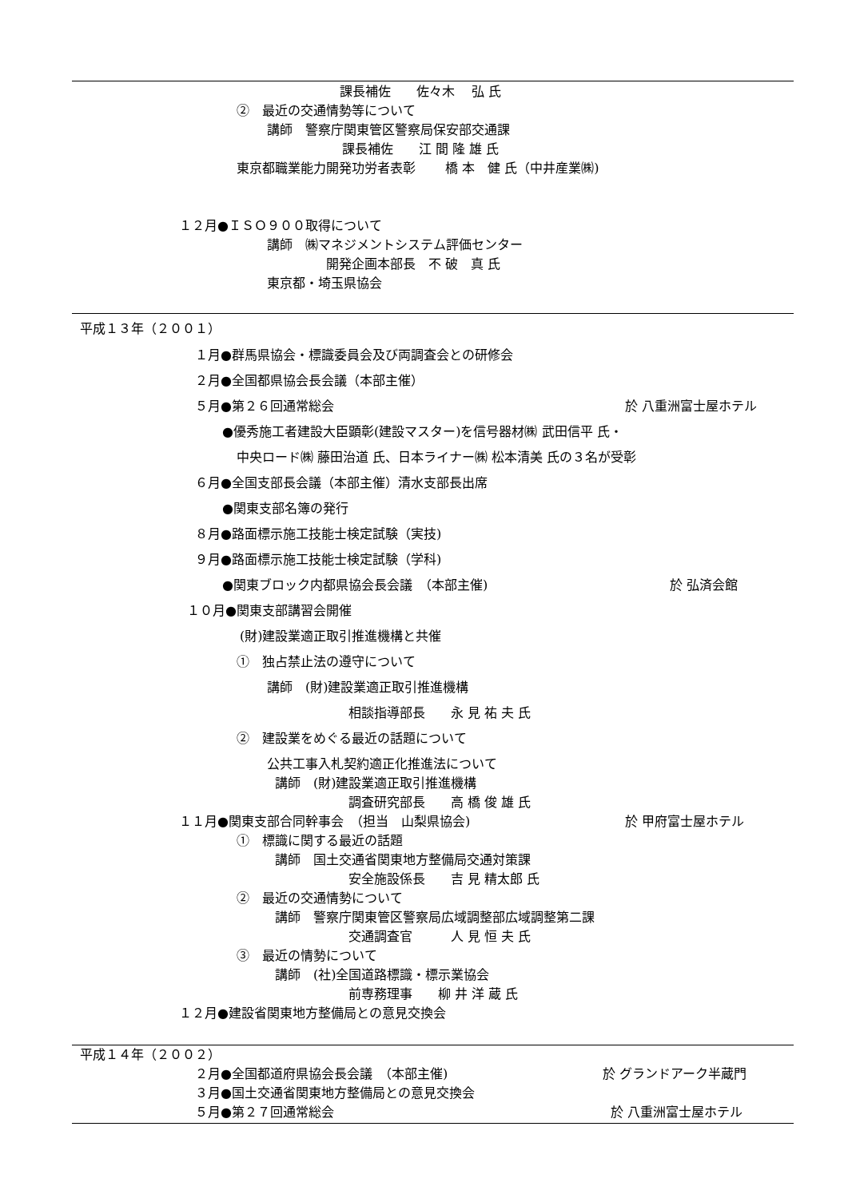課長補佐　　佐々木　 弘 氏
②　最近の交通情勢等について
講師　警察庁関東管区警察局保安部交通課
課長補佐　　江 間 隆 雄 氏
東京都職業能力開発功労者表彰　　 橋 本　健 氏（中井産業㈱)
１２月●ＩＳＯ９００取得について
講師　㈱マネジメントシステム評価センター
開発企画本部長　不 破　真 氏
東京都・埼玉県協会
平成１３年（２００１）
１月●群馬県協会・標識委員会及び両調査会との研修会
２月●全国都県協会長会議（本部主催）
５月●第２６回通常総会
於 八重洲富士屋ホテル
●優秀施工者建設大臣顕彰(建設マスター)を信号器材㈱ 武田信平 氏・
中央ロード㈱ 藤田治道 氏、日本ライナー㈱ 松本清美 氏の３名が受彰
６月●全国支部長会議（本部主催）清水支部長出席
●関東支部名簿の発行
８月●路面標示施工技能士検定試験（実技)
９月●路面標示施工技能士検定試験（学科)
●関東ブロック内都県協会長会議　（本部主催)
於 弘済会館
１０月●関東支部講習会開催
(財)建設業適正取引推進機構と共催
①　独占禁止法の遵守について
講師　(財)建設業適正取引推進機構
相談指導部長　　永 見 祐 夫 氏
②　建設業をめぐる最近の話題について
公共工事入札契約適正化推進法について
講師　(財)建設業適正取引推進機構
調査研究部長　　高 橋 俊 雄 氏
１１月●関東支部合同幹事会　（担当　山梨県協会)
於 甲府富士屋ホテル
①　標識に関する最近の話題
講師　国土交通省関東地方整備局交通対策課
安全施設係長　　吉 見 精太郎 氏
②　最近の交通情勢について
講師　警察庁関東管区警察局広域調整部広域調整第二課
交通調査官　　　人 見 恒 夫 氏
③　最近の情勢について
講師　(社)全国道路標識・標示業協会
前専務理事　　柳 井 洋 蔵 氏
１２月●建設省関東地方整備局との意見交換会
平成１４年（２００２）
２月●全国都道府県協会長会議　（本部主催)
於 グランドアーク半蔵門
３月●国土交通省関東地方整備局との意見交換会
５月●第２７回通常総会
於 八重洲富士屋ホテル